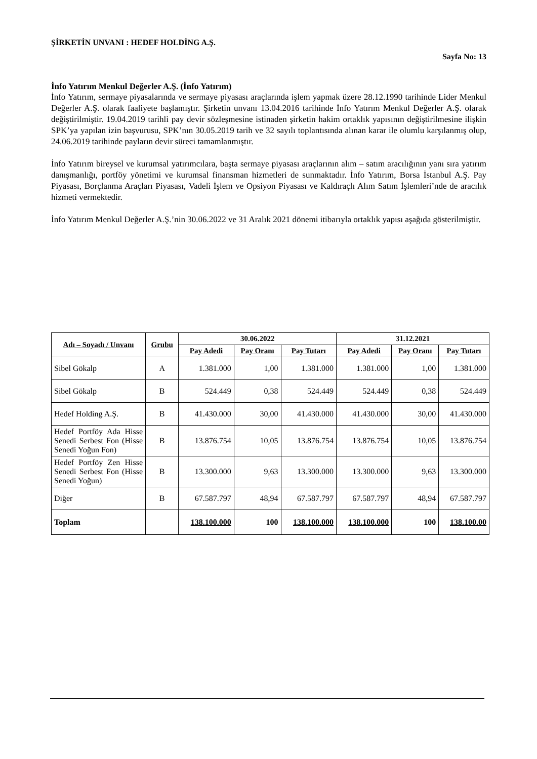ŞİRKETİN UNVANI : HEDEF HOLDİNG A.Ş.
Sayfa No: 13
İnfo Yatırım Menkul Değerler A.Ş. (İnfo Yatırım)
İnfo Yatırım, sermaye piyasalarında ve sermaye piyasası araçlarında işlem yapmak üzere 28.12.1990 tarihinde Lider Menkul Değerler A.Ş. olarak faaliyete başlamıştır. Şirketin unvanı 13.04.2016 tarihinde İnfo Yatırım Menkul Değerler A.Ş. olarak değiştirilmiştir. 19.04.2019 tarihli pay devir sözleşmesine istinaden şirketin hakim ortaklık yapısının değiştirilmesine ilişkin SPK’ya yapılan izin başvurusu, SPK’nın 30.05.2019 tarih ve 32 sayılı toplantısında alınan karar ile olumlu karşılanmış olup, 24.06.2019 tarihinde payların devir süreci tamamlanmıştır.
İnfo Yatırım bireysel ve kurumsal yatırımcılara, başta sermaye piyasası araçlarının alım – satım aracılığının yanı sıra yatırım danışmanlığı, portföy yönetimi ve kurumsal finansman hizmetleri de sunmaktadır. İnfo Yatırım, Borsa İstanbul A.Ş. Pay Piyasası, Borçlanma Araçları Piyasası, Vadeli İşlem ve Opsiyon Piyasası ve Kaldıraçlı Alım Satım İşlemleri’nde de aracılık hizmeti vermektedir.
İnfo Yatırım Menkul Değerler A.Ş.’nin 30.06.2022 ve 31 Aralık 2021 dönemi itibarıyla ortaklık yapısı aşağıda gösterilmiştir.
| Adı – Soyadı / Unvanı | Grubu | 30.06.2022 | | | 31.12.2021 | | |
| --- | --- | --- | --- | --- | --- | --- | --- |
| | | Pay Adedi | Pay Oranı | Pay Tutarı | Pay Adedi | Pay Oranı | Pay Tutarı |
| Sibel Gökalp | A | 1.381.000 | 1,00 | 1.381.000 | 1.381.000 | 1,00 | 1.381.000 |
| Sibel Gökalp | B | 524.449 | 0,38 | 524.449 | 524.449 | 0,38 | 524.449 |
| Hedef Holding A.Ş. | B | 41.430.000 | 30,00 | 41.430.000 | 41.430.000 | 30,00 | 41.430.000 |
| Hedef Portföy Ada Hisse Senedi Serbest Fon (Hisse Senedi Yoğun Fon) | B | 13.876.754 | 10,05 | 13.876.754 | 13.876.754 | 10,05 | 13.876.754 |
| Hedef Portföy Zen Hisse Senedi Serbest Fon (Hisse Senedi Yoğun) | B | 13.300.000 | 9,63 | 13.300.000 | 13.300.000 | 9,63 | 13.300.000 |
| Diğer | B | 67.587.797 | 48,94 | 67.587.797 | 67.587.797 | 48,94 | 67.587.797 |
| Toplam | | 138.100.000 | 100 | 138.100.000 | 138.100.000 | 100 | 138.100.00 |